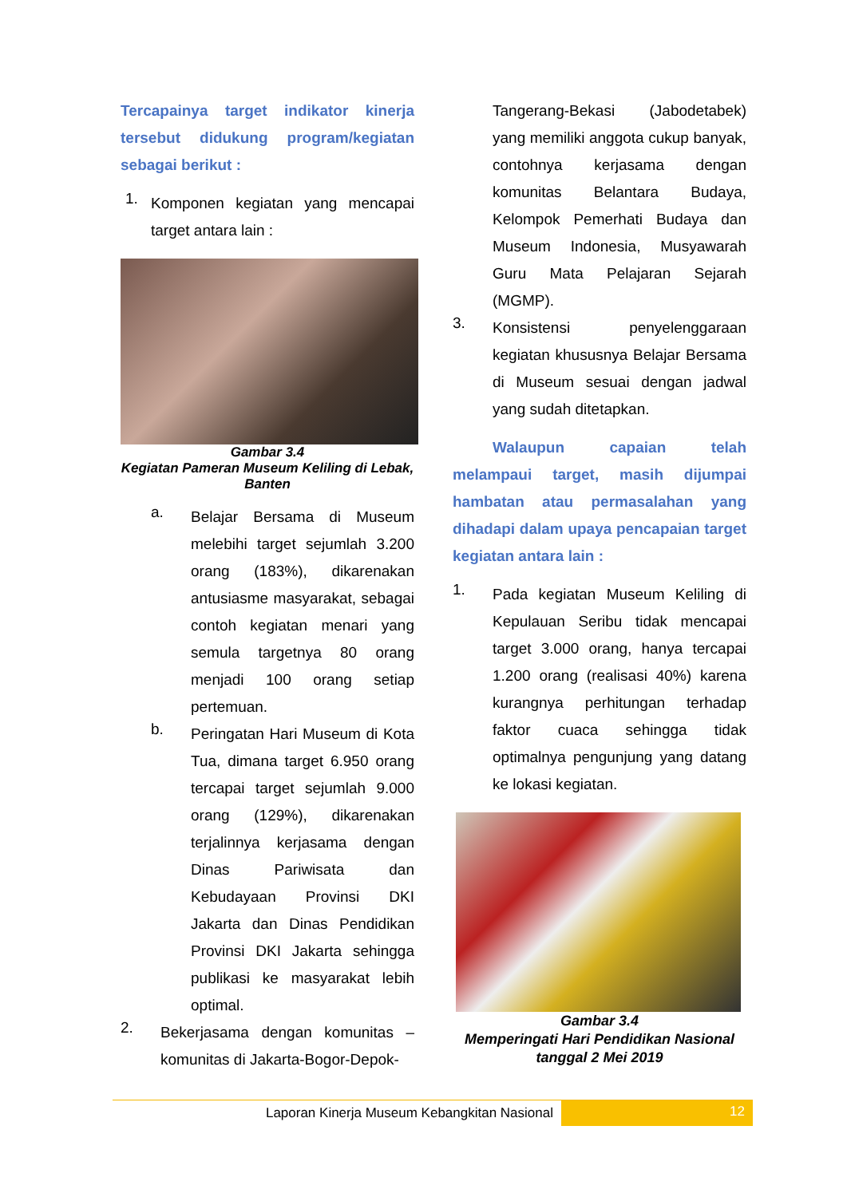Tercapainya target indikator kinerja tersebut didukung program/kegiatan sebagai berikut :
1.
Komponen kegiatan yang mencapai target antara lain :
Gambar 3.4
Kegiatan Pameran Museum Keliling di Lebak, Banten
a.
Belajar Bersama di Museum melebihi target sejumlah 3.200 orang (183%), dikarenakan antusiasme masyarakat, sebagai contoh kegiatan menari yang semula targetnya 80 orang menjadi 100 orang setiap pertemuan.
b.
Peringatan Hari Museum di Kota Tua, dimana target 6.950 orang tercapai target sejumlah 9.000 orang (129%), dikarenakan terjalinnya kerjasama dengan Dinas Pariwisata dan Kebudayaan Provinsi DKI Jakarta dan Dinas Pendidikan Provinsi DKI Jakarta sehingga publikasi ke masyarakat lebih optimal.
2.
Bekerjasama dengan komunitas – komunitas di Jakarta-Bogor-Depok-
Tangerang-Bekasi (Jabodetabek) yang memiliki anggota cukup banyak, contohnya kerjasama dengan komunitas Belantara Budaya, Kelompok Pemerhati Budaya dan Museum Indonesia, Musyawarah Guru Mata Pelajaran Sejarah (MGMP).
3.
Konsistensi penyelenggaraan kegiatan khususnya Belajar Bersama di Museum sesuai dengan jadwal yang sudah ditetapkan.
Walaupun capaian telah melampaui target, masih dijumpai hambatan atau permasalahan yang dihadapi dalam upaya pencapaian target kegiatan antara lain :
1.
Pada kegiatan Museum Keliling di Kepulauan Seribu tidak mencapai target 3.000 orang, hanya tercapai 1.200 orang (realisasi 40%) karena kurangnya perhitungan terhadap faktor cuaca sehingga tidak optimalnya pengunjung yang datang ke lokasi kegiatan.
Gambar 3.4
Memperingati Hari Pendidikan Nasional tanggal 2 Mei 2019
Laporan Kinerja Museum Kebangkitan Nasional
12